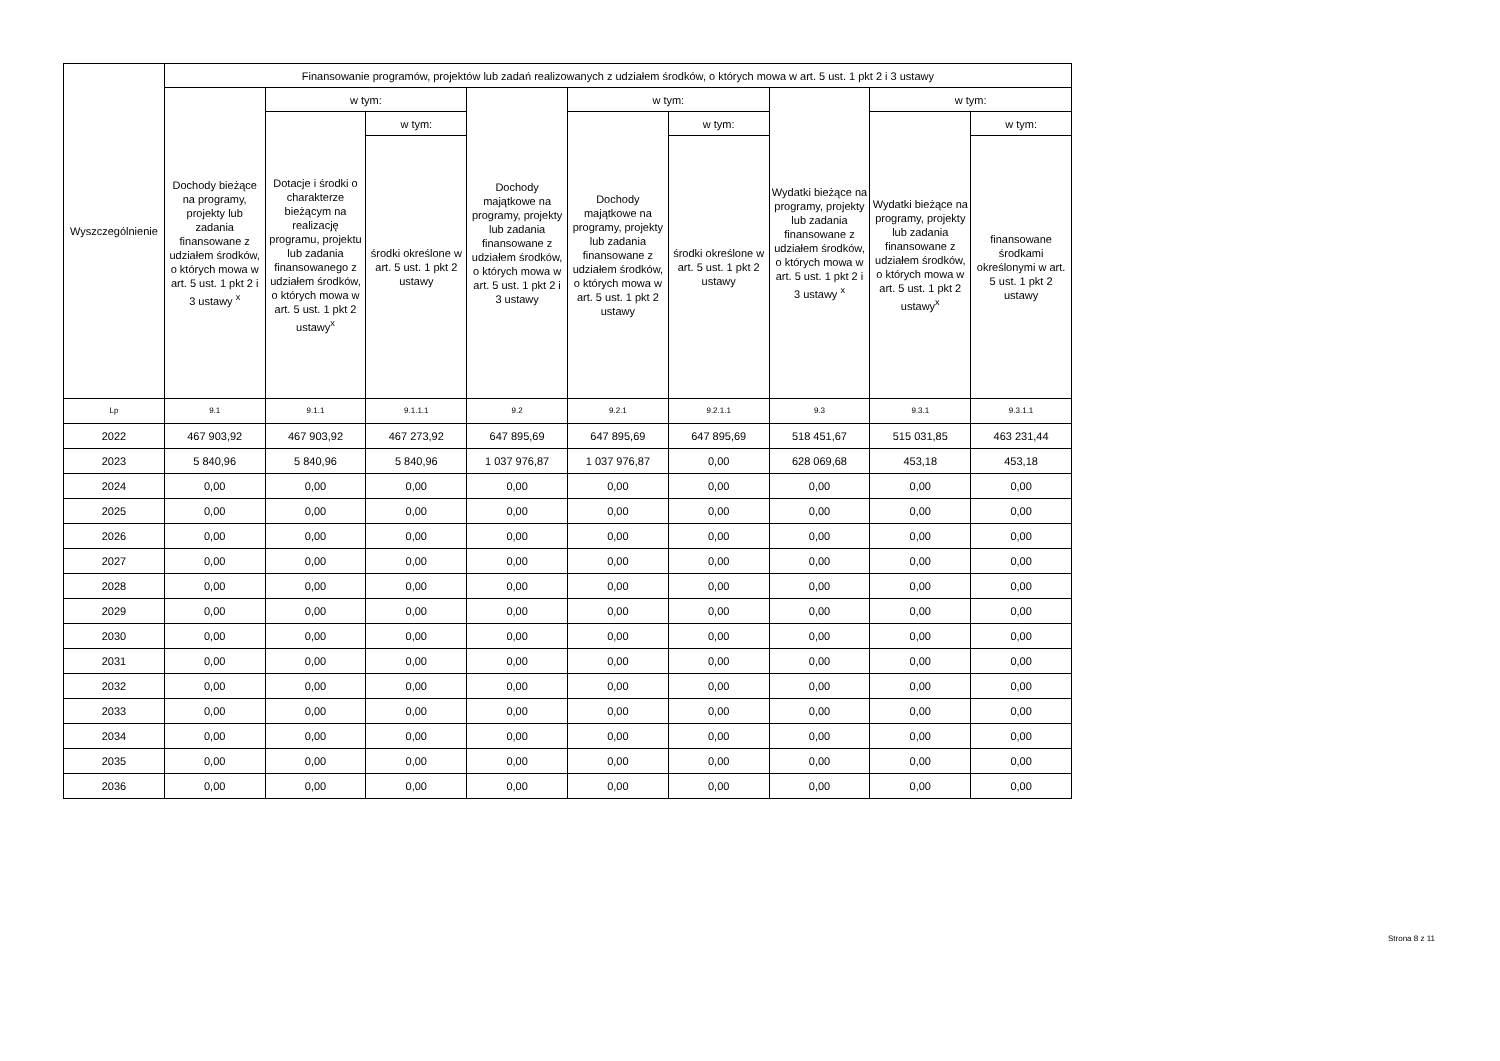| Wyszczególnienie | Finansowanie programów, projektów lub zadań realizowanych z udziałem środków, o których mowa w art. 5 ust. 1 pkt 2 i 3 ustawy | | | | | | | | |
| --- | --- | --- | --- | --- | --- | --- | --- | --- | --- |
| | Dochody bieżące na programy, projekty lub zadania finansowane z udziałem środków, o których mowa w art. 5 ust. 1 pkt 2 i 3 ustawy <sup>x</sup> | w tym: | | Dochody majątkowe na programy, projekty lub zadania finansowane z udziałem środków, o których mowa w art. 5 ust. 1 pkt 2 i 3 ustawy | w tym: | | Wydatki bieżące na programy, projekty lub zadania finansowane z udziałem środków, o których mowa w art. 5 ust. 1 pkt 2 i 3 ustawy <sup>x</sup> | w tym: | |
| | | Dotacje i środki o charakterze bieżącym na realizację programu, projektu lub zadania finansowanego z udziałem środków, o których mowa w art. 5 ust. 1 pkt 2 ustawy<sup>x</sup> | w tym: | | Dochody majątkowe na programy, projekty lub zadania finansowane z udziałem środków, o których mowa w art. 5 ust. 1 pkt 2 ustawy | w tym: | | Wydatki bieżące na programy, projekty lub zadania finansowane z udziałem środków, o których mowa w art. 5 ust. 1 pkt 2 ustawy<sup>x</sup> | w tym: |
| | | | środki określone w art. 5 ust. 1 pkt 2 ustawy | | | środki określone w art. 5 ust. 1 pkt 2 ustawy | | | finansowane środkami określonymi w art. 5 ust. 1 pkt 2 ustawy |
| Lp | 9.1 | 9.1.1 | 9.1.1.1 | 9.2 | 9.2.1 | 9.2.1.1 | 9.3 | 9.3.1 | 9.3.1.1 |
| 2022 | 467 903,92 | 467 903,92 | 467 273,92 | 647 895,69 | 647 895,69 | 647 895,69 | 518 451,67 | 515 031,85 | 463 231,44 |
| 2023 | 5 840,96 | 5 840,96 | 5 840,96 | 1 037 976,87 | 1 037 976,87 | 0,00 | 628 069,68 | 453,18 | 453,18 |
| 2024 | 0,00 | 0,00 | 0,00 | 0,00 | 0,00 | 0,00 | 0,00 | 0,00 | 0,00 |
| 2025 | 0,00 | 0,00 | 0,00 | 0,00 | 0,00 | 0,00 | 0,00 | 0,00 | 0,00 |
| 2026 | 0,00 | 0,00 | 0,00 | 0,00 | 0,00 | 0,00 | 0,00 | 0,00 | 0,00 |
| 2027 | 0,00 | 0,00 | 0,00 | 0,00 | 0,00 | 0,00 | 0,00 | 0,00 | 0,00 |
| 2028 | 0,00 | 0,00 | 0,00 | 0,00 | 0,00 | 0,00 | 0,00 | 0,00 | 0,00 |
| 2029 | 0,00 | 0,00 | 0,00 | 0,00 | 0,00 | 0,00 | 0,00 | 0,00 | 0,00 |
| 2030 | 0,00 | 0,00 | 0,00 | 0,00 | 0,00 | 0,00 | 0,00 | 0,00 | 0,00 |
| 2031 | 0,00 | 0,00 | 0,00 | 0,00 | 0,00 | 0,00 | 0,00 | 0,00 | 0,00 |
| 2032 | 0,00 | 0,00 | 0,00 | 0,00 | 0,00 | 0,00 | 0,00 | 0,00 | 0,00 |
| 2033 | 0,00 | 0,00 | 0,00 | 0,00 | 0,00 | 0,00 | 0,00 | 0,00 | 0,00 |
| 2034 | 0,00 | 0,00 | 0,00 | 0,00 | 0,00 | 0,00 | 0,00 | 0,00 | 0,00 |
| 2035 | 0,00 | 0,00 | 0,00 | 0,00 | 0,00 | 0,00 | 0,00 | 0,00 | 0,00 |
| 2036 | 0,00 | 0,00 | 0,00 | 0,00 | 0,00 | 0,00 | 0,00 | 0,00 | 0,00 |
Strona 8 z 11